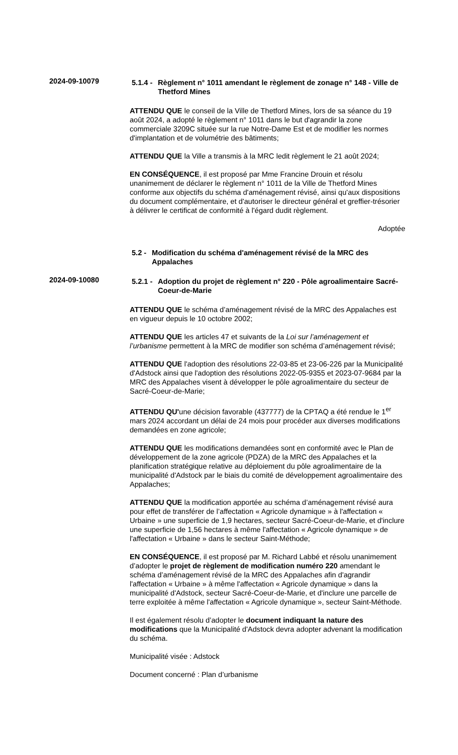2024-09-10079
5.1.4 - Règlement n° 1011 amendant le règlement de zonage n° 148 - Ville de Thetford Mines
ATTENDU QUE le conseil de la Ville de Thetford Mines, lors de sa séance du 19 août 2024, a adopté le règlement n° 1011 dans le but d'agrandir la zone commerciale 3209C située sur la rue Notre-Dame Est et de modifier les normes d'implantation et de volumétrie des bâtiments;
ATTENDU QUE la Ville a transmis à la MRC ledit règlement le 21 août 2024;
EN CONSÉQUENCE, il est proposé par Mme Francine Drouin et résolu unanimement de déclarer le règlement n° 1011 de la Ville de Thetford Mines conforme aux objectifs du schéma d'aménagement révisé, ainsi qu'aux dispositions du document complémentaire, et d'autoriser le directeur général et greffier-trésorier à délivrer le certificat de conformité à l'égard dudit règlement.
Adoptée
5.2 - Modification du schéma d'aménagement révisé de la MRC des Appalaches
2024-09-10080
5.2.1 - Adoption du projet de règlement n° 220 - Pôle agroalimentaire Sacré-Coeur-de-Marie
ATTENDU QUE le schéma d’aménagement révisé de la MRC des Appalaches est en vigueur depuis le 10 octobre 2002;
ATTENDU QUE les articles 47 et suivants de la Loi sur l’aménagement et l’urbanisme permettent à la MRC de modifier son schéma d’aménagement révisé;
ATTENDU QUE l'adoption des résolutions 22-03-85 et 23-06-226 par la Municipalité d'Adstock ainsi que l'adoption des résolutions 2022-05-9355 et 2023-07-9684 par la MRC des Appalaches visent à développer le pôle agroalimentaire du secteur de Sacré-Coeur-de-Marie;
ATTENDU QU'une décision favorable (437777) de la CPTAQ a été rendue le 1<sup>er</sup> mars 2024 accordant un délai de 24 mois pour procéder aux diverses modifications demandées en zone agricole;
ATTENDU QUE les modifications demandées sont en conformité avec le Plan de développement de la zone agricole (PDZA) de la MRC des Appalaches et la planification stratégique relative au déploiement du pôle agroalimentaire de la municipalité d'Adstock par le biais du comité de développement agroalimentaire des Appalaches;
ATTENDU QUE la modification apportée au schéma d’aménagement révisé aura pour effet de transférer de l’affectation « Agricole dynamique » à l'affectation « Urbaine » une superficie de 1,9 hectares, secteur Sacré-Coeur-de-Marie, et d'inclure une superficie de 1,56 hectares à même l'affectation « Agricole dynamique » de l'affectation « Urbaine » dans le secteur Saint-Méthode;
EN CONSÉQUENCE, il est proposé par M. Richard Labbé et résolu unanimement d’adopter le projet de règlement de modification numéro 220 amendant le schéma d’aménagement révisé de la MRC des Appalaches afin d'agrandir l'affectation « Urbaine » à même l'affectation « Agricole dynamique » dans la municipalité d'Adstock, secteur Sacré-Coeur-de-Marie, et d'inclure une parcelle de terre exploitée à même l'affectation « Agricole dynamique », secteur Saint-Méthode.
Il est également résolu d’adopter le document indiquant la nature des modifications que la Municipalité d'Adstock devra adopter advenant la modification du schéma.
Municipalité visée : Adstock
Document concerné : Plan d’urbanisme